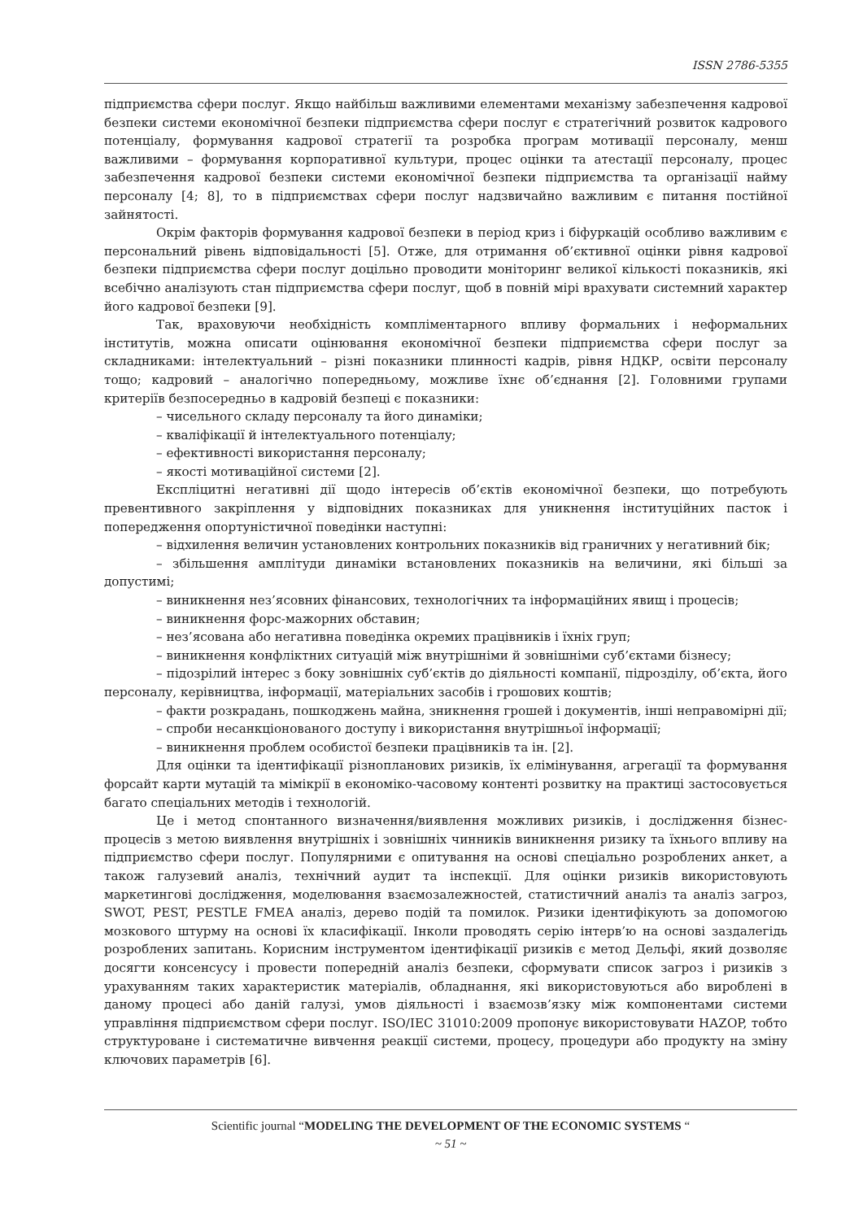ISSN 2786-5355
підприємства сфери послуг. Якщо найбільш важливими елементами механізму забезпечення кадрової безпеки системи економічної безпеки підприємства сфери послуг є стратегічний розвиток кадрового потенціалу, формування кадрової стратегії та розробка програм мотивації персоналу, менш важливими – формування корпоративної культури, процес оцінки та атестації персоналу, процес забезпечення кадрової безпеки системи економічної безпеки підприємства та організації найму персоналу [4; 8], то в підприємствах сфери послуг надзвичайно важливим є питання постійної зайнятості.
Окрім факторів формування кадрової безпеки в період криз і біфуркацій особливо важливим є персональний рівень відповідальності [5]. Отже, для отримання об’єктивної оцінки рівня кадрової безпеки підприємства сфери послуг доцільно проводити моніторинг великої кількості показників, які всебічно аналізують стан підприємства сфери послуг, щоб в повній мірі врахувати системний характер його кадрової безпеки [9].
Так, враховуючи необхідність компліментарного впливу формальних і неформальних інститутів, можна описати оцінювання економічної безпеки підприємства сфери послуг за складниками: інтелектуальний – різні показники плинності кадрів, рівня НДКР, освіти персоналу тощо; кадровий – аналогічно попередньому, можливе їхнє об’єднання [2]. Головними групами критеріїв безпосередньо в кадровій безпеці є показники:
– чисельного складу персоналу та його динаміки;
– кваліфікації й інтелектуального потенціалу;
– ефективності використання персоналу;
– якості мотиваційної системи [2].
Експліцитні негативні дії щодо інтересів об’єктів економічної безпеки, що потребують превентивного закріплення у відповідних показниках для уникнення інституційних пасток і попередження опортуністичної поведінки наступні:
– відхилення величин установлених контрольних показників від граничних у негативний бік;
– збільшення амплітуди динаміки встановлених показників на величини, які більші за допустимі;
– виникнення нез’ясовних фінансових, технологічних та інформаційних явищ і процесів;
– виникнення форс-мажорних обставин;
– нез’ясована або негативна поведінка окремих працівників і їхніх груп;
– виникнення конфліктних ситуацій між внутрішніми й зовнішніми суб’єктами бізнесу;
– підозрілий інтерес з боку зовнішніх суб’єктів до діяльності компанії, підрозділу, об’єкта, його персоналу, керівництва, інформації, матеріальних засобів і грошових коштів;
– факти розкрадань, пошкоджень майна, зникнення грошей і документів, інші неправомірні дії;
– спроби несанкціонованого доступу і використання внутрішньої інформації;
– виникнення проблем особистої безпеки працівників та ін. [2].
Для оцінки та ідентифікації різнопланових ризиків, їх елімінування, агрегації та формування форсайт карти мутацій та мімікрії в економіко-часовому контенті розвитку на практиці застосовується багато спеціальних методів і технологій.
Це і метод спонтанного визначення/виявлення можливих ризиків, і дослідження бізнес-процесів з метою виявлення внутрішніх і зовнішніх чинників виникнення ризику та їхнього впливу на підприємство сфери послуг. Популярними є опитування на основі спеціально розроблених анкет, а також галузевий аналіз, технічний аудит та інспекції. Для оцінки ризиків використовують маркетингові дослідження, моделювання взаємозалежностей, статистичний аналіз та аналіз загроз, SWOT, PEST, PESTLE FMEA аналіз, дерево подій та помилок. Ризики ідентифікують за допомогою мозкового штурму на основі їх класифікації. Інколи проводять серію інтерв’ю на основі заздалегідь розроблених запитань. Корисним інструментом ідентифікації ризиків є метод Дельфі, який дозволяє досягти консенсусу і провести попередній аналіз безпеки, сформувати список загроз і ризиків з урахуванням таких характеристик матеріалів, обладнання, які використовуються або вироблені в даному процесі або даній галузі, умов діяльності і взаємозв’язку між компонентами системи управління підприємством сфери послуг. ISO/IEC 31010:2009 пропонує використовувати HAZOP, тобто структуроване і систематичне вивчення реакції системи, процесу, процедури або продукту на зміну ключових параметрів [6].
Scientific journal “MODELING THE DEVELOPMENT OF THE ECONOMIC SYSTEMS “
~ 51 ~